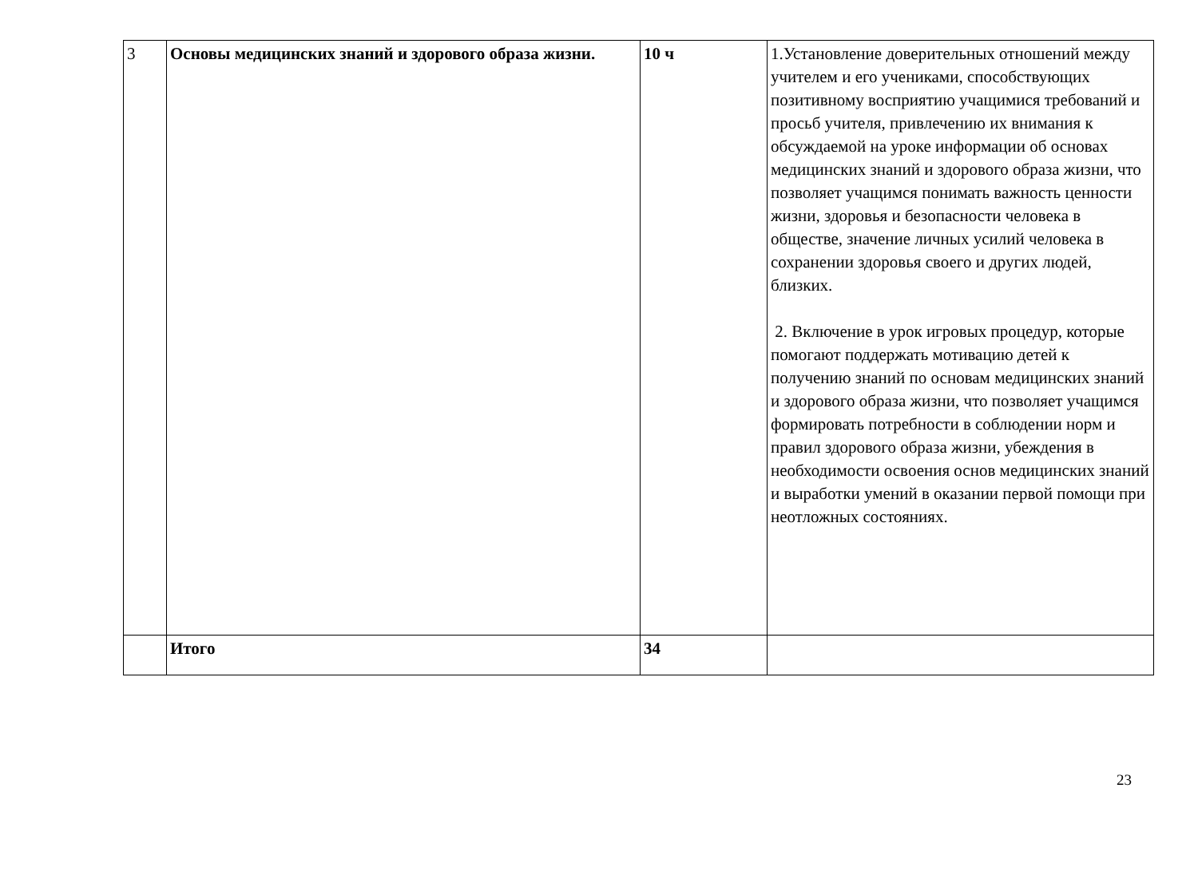| 3 | Основы медицинских знаний и здорового образа жизни. | 10 ч | 1.Установление доверительных отношений между учителем и его учениками, способствующих позитивному восприятию учащимися требований и просьб учителя, привлечению их внимания к обсуждаемой на уроке информации об основах медицинских знаний и здорового образа жизни, что позволяет учащимся понимать важность ценности жизни, здоровья и безопасности человека в обществе, значение личных усилий человека в сохранении здоровья своего и других людей, близких. 2. Включение в урок игровых процедур, которые помогают поддержать мотивацию детей к получению знаний по основам медицинских знаний и здорового образа жизни, что позволяет учащимся формировать потребности в соблюдении норм и правил здорового образа жизни, убеждения в необходимости освоения основ медицинских знаний и выработки умений в оказании первой помощи при неотложных состояниях. |
| | Итого | 34 | |
23